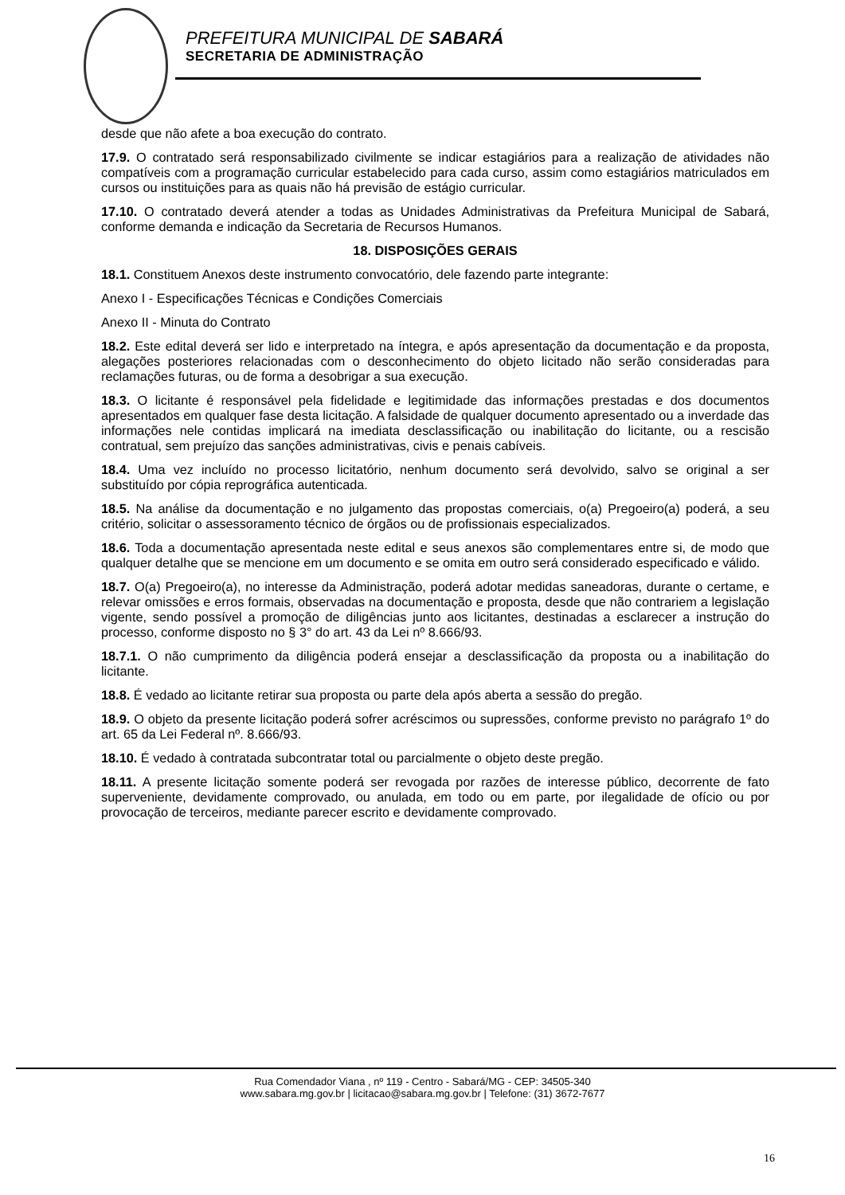PREFEITURA MUNICIPAL DE SABARÁ
SECRETARIA DE ADMINISTRAÇÃO
desde que não afete a boa execução do contrato.
17.9. O contratado será responsabilizado civilmente se indicar estagiários para a realização de atividades não compatíveis com a programação curricular estabelecido para cada curso, assim como estagiários matriculados em cursos ou instituições para as quais não há previsão de estágio curricular.
17.10. O contratado deverá atender a todas as Unidades Administrativas da Prefeitura Municipal de Sabará, conforme demanda e indicação da Secretaria de Recursos Humanos.
18. DISPOSIÇÕES GERAIS
18.1. Constituem Anexos deste instrumento convocatório, dele fazendo parte integrante:
Anexo I - Especificações Técnicas e Condições Comerciais
Anexo II - Minuta do Contrato
18.2. Este edital deverá ser lido e interpretado na íntegra, e após apresentação da documentação e da proposta, alegações posteriores relacionadas com o desconhecimento do objeto licitado não serão consideradas para reclamações futuras, ou de forma a desobrigar a sua execução.
18.3. O licitante é responsável pela fidelidade e legitimidade das informações prestadas e dos documentos apresentados em qualquer fase desta licitação. A falsidade de qualquer documento apresentado ou a inverdade das informações nele contidas implicará na imediata desclassificação ou inabilitação do licitante, ou a rescisão contratual, sem prejuízo das sanções administrativas, civis e penais cabíveis.
18.4. Uma vez incluído no processo licitatório, nenhum documento será devolvido, salvo se original a ser substituído por cópia reprográfica autenticada.
18.5. Na análise da documentação e no julgamento das propostas comerciais, o(a) Pregoeiro(a) poderá, a seu critério, solicitar o assessoramento técnico de órgãos ou de profissionais especializados.
18.6. Toda a documentação apresentada neste edital e seus anexos são complementares entre si, de modo que qualquer detalhe que se mencione em um documento e se omita em outro será considerado especificado e válido.
18.7. O(a) Pregoeiro(a), no interesse da Administração, poderá adotar medidas saneadoras, durante o certame, e relevar omissões e erros formais, observadas na documentação e proposta, desde que não contrariem a legislação vigente, sendo possível a promoção de diligências junto aos licitantes, destinadas a esclarecer a instrução do processo, conforme disposto no § 3° do art. 43 da Lei nº 8.666/93.
18.7.1. O não cumprimento da diligência poderá ensejar a desclassificação da proposta ou a inabilitação do licitante.
18.8. É vedado ao licitante retirar sua proposta ou parte dela após aberta a sessão do pregão.
18.9. O objeto da presente licitação poderá sofrer acréscimos ou supressões, conforme previsto no parágrafo 1º do art. 65 da Lei Federal nº. 8.666/93.
18.10. É vedado à contratada subcontratar total ou parcialmente o objeto deste pregão.
18.11. A presente licitação somente poderá ser revogada por razões de interesse público, decorrente de fato superveniente, devidamente comprovado, ou anulada, em todo ou em parte, por ilegalidade de ofício ou por provocação de terceiros, mediante parecer escrito e devidamente comprovado.
Rua Comendador Viana , nº 119 - Centro - Sabará/MG - CEP: 34505-340
www.sabara.mg.gov.br | licitacao@sabara.mg.gov.br | Telefone: (31) 3672-7677
16